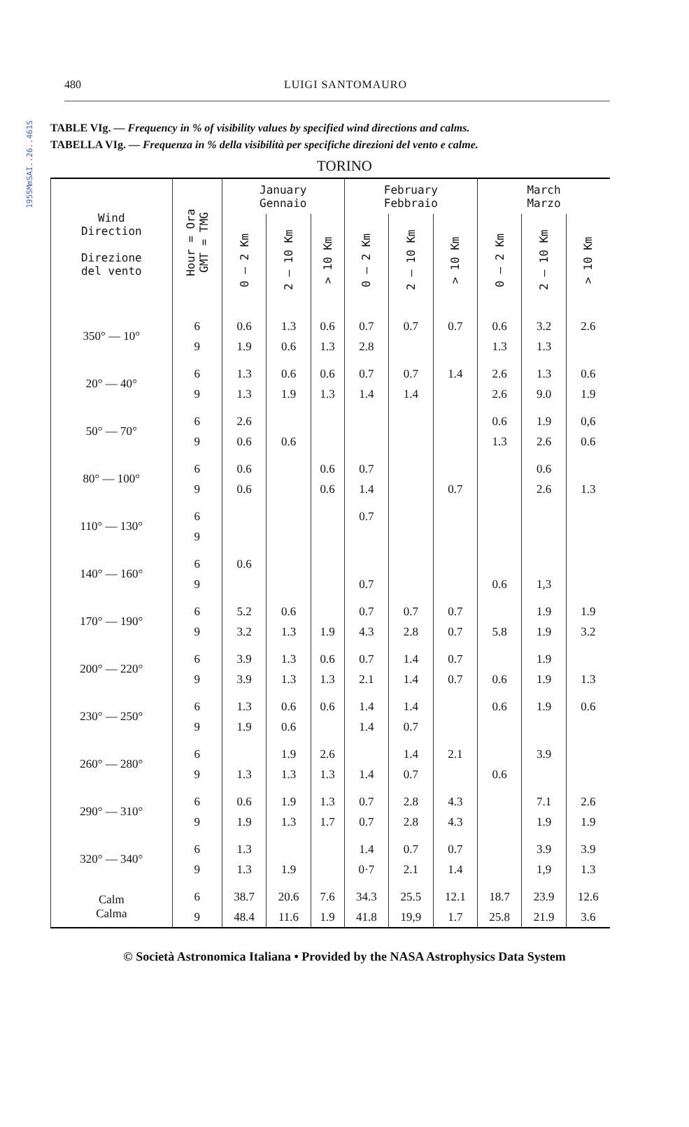1955MmSAI..26..461S
480 LUIGI SANTOMAURO
TABLE VIg. — Frequency in % of visibility values by specified wind directions and calms.
TABELLA VIg. — Frequenza in % della visibilità per specifiche direzioni del vento e calme.
TORINO
| Wind Direction Direzione del vento | Hour = Ora GMT = TMG | January Gennaio | | | February Febbraio | | | March Marzo | | |
| --- | --- | --- | --- | --- | --- | --- | --- | --- | --- | --- |
| | | 0 — 2 Km | 2 — 10 Km | > 10 Km | 0 — 2 Km | 2 — 10 Km | > 10 Km | 0 — 2 Km | 2 — 10 Km | > 10 Km |
| 350° — 10° | 6 | 0.6 | 1.3 | 0.6 | 0.7 | 0.7 | 0.7 | 0.6 | 3.2 | 2.6 |
| | 9 | 1.9 | 0.6 | 1.3 | 2.8 | | | 1.3 | 1.3 | |
| 20° — 40° | 6 | 1.3 | 0.6 | 0.6 | 0.7 | 0.7 | 1.4 | 2.6 | 1.3 | 0.6 |
| | 9 | 1.3 | 1.9 | 1.3 | 1.4 | 1.4 | | 2.6 | 9.0 | 1.9 |
| 50° — 70° | 6 | 2.6 | | | | | | 0.6 | 1.9 | 0,6 |
| | 9 | 0.6 | 0.6 | | | | | 1.3 | 2.6 | 0.6 |
| 80° — 100° | 6 | 0.6 | | 0.6 | 0.7 | | | | 0.6 | |
| | 9 | 0.6 | | 0.6 | 1.4 | | 0.7 | | 2.6 | 1.3 |
| 110° — 130° | 6 | | | | 0.7 | | | | | |
| | 9 | | | | | | | | | |
| 140° — 160° | 6 | 0.6 | | | | | | | | |
| | 9 | | | | 0.7 | | | 0.6 | 1,3 | |
| 170° — 190° | 6 | 5.2 | 0.6 | | 0.7 | 0.7 | 0.7 | | 1.9 | 1.9 |
| | 9 | 3.2 | 1.3 | 1.9 | 4.3 | 2.8 | 0.7 | 5.8 | 1.9 | 3.2 |
| 200° — 220° | 6 | 3.9 | 1.3 | 0.6 | 0.7 | 1.4 | 0.7 | | 1.9 | |
| | 9 | 3.9 | 1.3 | 1.3 | 2.1 | 1.4 | 0.7 | 0.6 | 1.9 | 1.3 |
| 230° — 250° | 6 | 1.3 | 0.6 | 0.6 | 1.4 | 1.4 | | 0.6 | 1.9 | 0.6 |
| | 9 | 1.9 | 0.6 | | 1.4 | 0.7 | | | | |
| 260° — 280° | 6 | | 1.9 | 2.6 | | 1.4 | 2.1 | | 3.9 | |
| | 9 | 1.3 | 1.3 | 1.3 | 1.4 | 0.7 | | 0.6 | | |
| 290° — 310° | 6 | 0.6 | 1.9 | 1.3 | 0.7 | 2.8 | 4.3 | | 7.1 | 2.6 |
| | 9 | 1.9 | 1.3 | 1.7 | 0.7 | 2.8 | 4.3 | | 1.9 | 1.9 |
| 320° — 340° | 6 | 1.3 | | | 1.4 | 0.7 | 0.7 | | 3.9 | 3.9 |
| | 9 | 1.3 | 1.9 | | 0·7 | 2.1 | 1.4 | | 1,9 | 1.3 |
| Calm Calma | 6 | 38.7 | 20.6 | 7.6 | 34.3 | 25.5 | 12.1 | 18.7 | 23.9 | 12.6 |
| | 9 | 48.4 | 11.6 | 1.9 | 41.8 | 19,9 | 1.7 | 25.8 | 21.9 | 3.6 |
© Società Astronomica Italiana • Provided by the NASA Astrophysics Data System